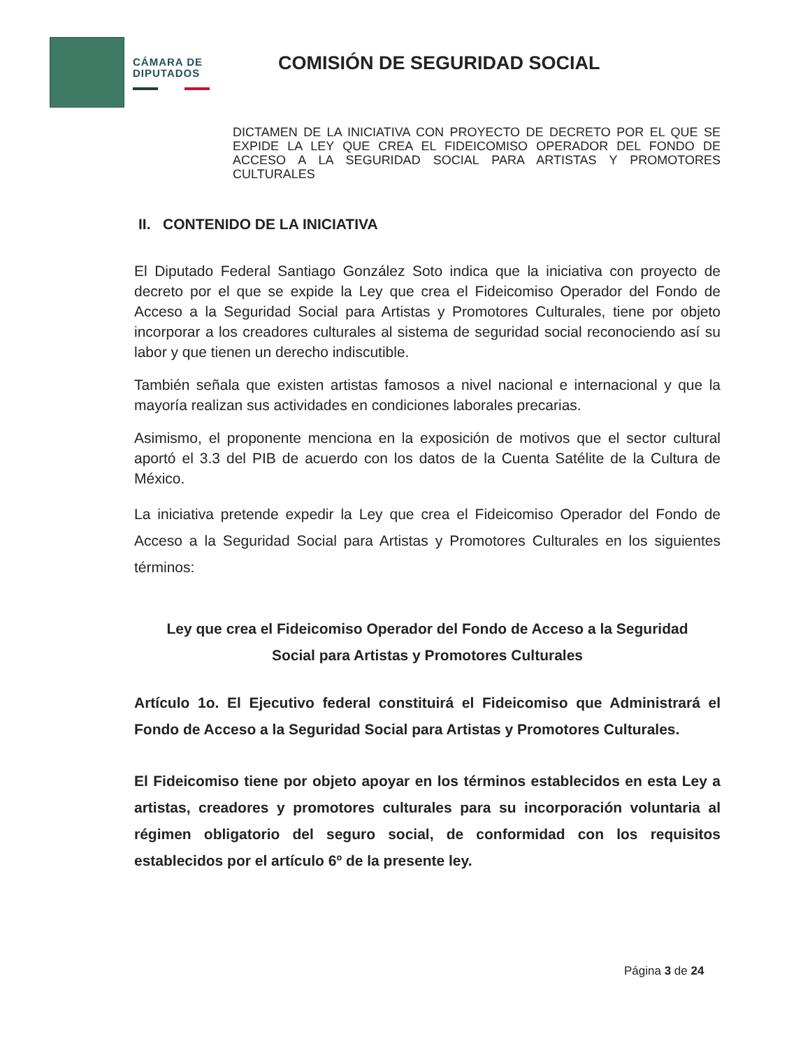CÁMARA DE DIPUTADOS
COMISIÓN DE SEGURIDAD SOCIAL
DICTAMEN DE LA INICIATIVA CON PROYECTO DE DECRETO POR EL QUE SE EXPIDE LA LEY QUE CREA EL FIDEICOMISO OPERADOR DEL FONDO DE ACCESO A LA SEGURIDAD SOCIAL PARA ARTISTAS Y PROMOTORES CULTURALES
II. CONTENIDO DE LA INICIATIVA
El Diputado Federal Santiago González Soto indica que la iniciativa con proyecto de decreto por el que se expide la Ley que crea el Fideicomiso Operador del Fondo de Acceso a la Seguridad Social para Artistas y Promotores Culturales, tiene por objeto incorporar a los creadores culturales al sistema de seguridad social reconociendo así su labor y que tienen un derecho indiscutible.
También señala que existen artistas famosos a nivel nacional e internacional y que la mayoría realizan sus actividades en condiciones laborales precarias.
Asimismo, el proponente menciona en la exposición de motivos que el sector cultural aportó el 3.3 del PIB de acuerdo con los datos de la Cuenta Satélite de la Cultura de México.
La iniciativa pretende expedir la Ley que crea el Fideicomiso Operador del Fondo de Acceso a la Seguridad Social para Artistas y Promotores Culturales en los siguientes términos:
Ley que crea el Fideicomiso Operador del Fondo de Acceso a la Seguridad
Social para Artistas y Promotores Culturales
Artículo 1o. El Ejecutivo federal constituirá el Fideicomiso que Administrará el Fondo de Acceso a la Seguridad Social para Artistas y Promotores Culturales.
El Fideicomiso tiene por objeto apoyar en los términos establecidos en esta Ley a artistas, creadores y promotores culturales para su incorporación voluntaria al régimen obligatorio del seguro social, de conformidad con los requisitos establecidos por el artículo 6º de la presente ley.
Página 3 de 24